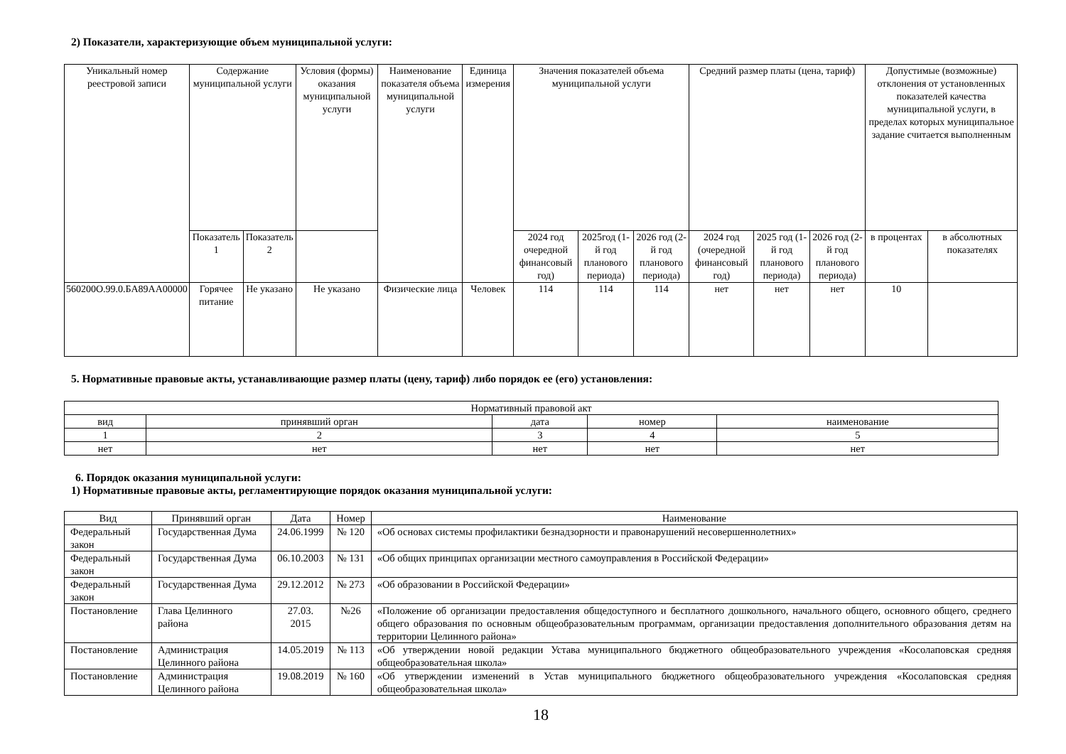2) Показатели, характеризующие объем муниципальной услуги:
| Уникальный номер реестровой записи | Содержание муниципальной услуги | | Условия (формы) оказания муниципальной услуги | Наименование показателя объема муниципальной услуги | Единица измерения | Значения показателей объема муниципальной услуги | | | Средний размер платы (цена, тариф) | | | Допустимые (возможные) отклонения от установленных показателей качества муниципальной услуги, в пределах которых муниципальное задание считается выполненным | |
| --- | --- | --- | --- | --- | --- | --- | --- | --- | --- | --- | --- | --- | --- |
| | Показатель 1 | Показатель 2 | | | | 2024 год очередной финансовый год) | 2025год (1-й год планового периода) | 2026 год (2-й год планового периода) | 2024 год (очередной финансовый год) | 2025 год (1-й год планового периода) | 2026 год (2-й год планового периода) | в процентах | в абсолютных показателях |
| 560200О.99.0.БА89АА00000 | Горячее питание | Не указано | Не указано | Физические лица | Человек | 114 | 114 | 114 | нет | нет | нет | 10 | |
5. Нормативные правовые акты, устанавливающие размер платы (цену, тариф) либо порядок ее (его) установления:
| Нормативный правовой акт | | | | |
| вид | принявший орган | дата | номер | наименование |
| 1 | 2 | 3 | 4 | 5 |
| нет | нет | нет | нет | нет |
6. Порядок оказания муниципальной услуги:
1) Нормативные правовые акты, регламентирующие порядок оказания муниципальной услуги:
| Вид | Принявший орган | Дата | Номер | Наименование |
| Федеральный закон | Государственная Дума | 24.06.1999 | № 120 | «Об основах системы профилактики безнадзорности и правонарушений несовершеннолетних» |
| Федеральный закон | Государственная Дума | 06.10.2003 | № 131 | «Об общих принципах организации местного самоуправления в Российской Федерации» |
| Федеральный закон | Государственная Дума | 29.12.2012 | № 273 | «Об образовании в Российской Федерации» |
| Постановление | Глава Целинного района | 27.03. 2015 | №26 | «Положение об организации предоставления общедоступного и бесплатного дошкольного, начального общего, основного общего, среднего общего образования по основным общеобразовательным программам, организации предоставления дополнительного образования детям на территории Целинного района» |
| Постановление | Администрация Целинного района | 14.05.2019 | № 113 | «Об утверждении новой редакции Устава муниципального бюджетного общеобразовательного учреждения «Косолаповская средняя общеобразовательная школа» |
| Постановление | Администрация Целинного района | 19.08.2019 | № 160 | «Об утверждении изменений в Устав муниципального бюджетного общеобразовательного учреждения «Косолаповская средняя общеобразовательная школа» |
18